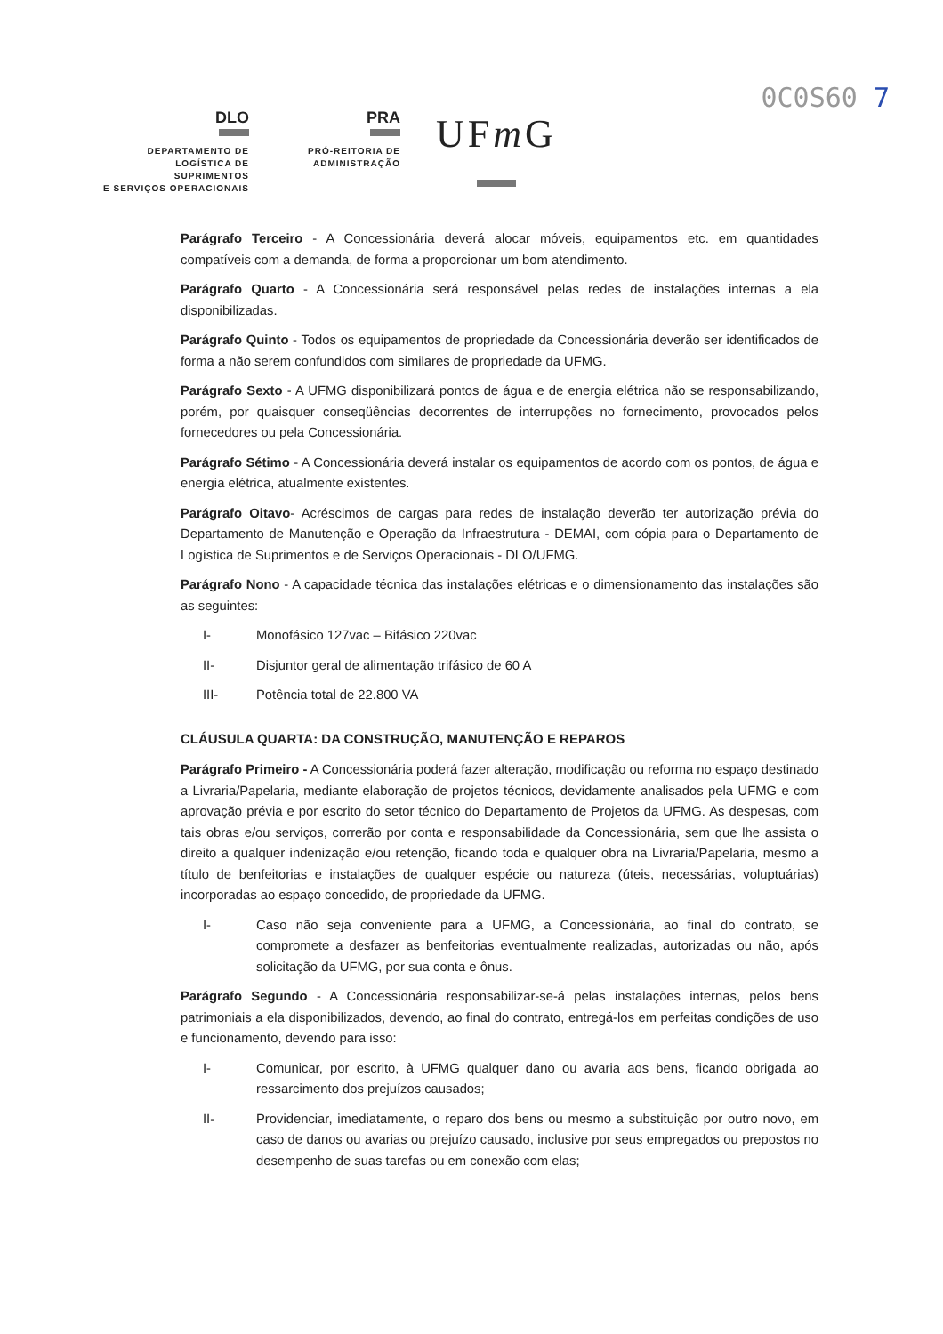0C0S60 7
DLO
DEPARTAMENTO DE
LOGÍSTICA DE SUPRIMENTOS
E SERVIÇOS OPERACIONAIS
PRA
PRÓ-REITORIA DE
ADMINISTRAÇÃO
UFm G
Parágrafo Terceiro - A Concessionária deverá alocar móveis, equipamentos etc. em quantidades compatíveis com a demanda, de forma a proporcionar um bom atendimento.
Parágrafo Quarto - A Concessionária será responsável pelas redes de instalações internas a ela disponibilizadas.
Parágrafo Quinto - Todos os equipamentos de propriedade da Concessionária deverão ser identificados de forma a não serem confundidos com similares de propriedade da UFMG.
Parágrafo Sexto - A UFMG disponibilizará pontos de água e de energia elétrica não se responsabilizando, porém, por quaisquer conseqüências decorrentes de interrupções no fornecimento, provocados pelos fornecedores ou pela Concessionária.
Parágrafo Sétimo - A Concessionária deverá instalar os equipamentos de acordo com os pontos, de água e energia elétrica, atualmente existentes.
Parágrafo Oitavo- Acréscimos de cargas para redes de instalação deverão ter autorização prévia do Departamento de Manutenção e Operação da Infraestrutura - DEMAI, com cópia para o Departamento de Logística de Suprimentos e de Serviços Operacionais - DLO/UFMG.
Parágrafo Nono - A capacidade técnica das instalações elétricas e o dimensionamento das instalações são as seguintes:
I- Monofásico 127vac – Bifásico 220vac
II- Disjuntor geral de alimentação trifásico de 60 A
III- Potência total de 22.800 VA
CLÁUSULA QUARTA: DA CONSTRUÇÃO, MANUTENÇÃO E REPAROS
Parágrafo Primeiro - A Concessionária poderá fazer alteração, modificação ou reforma no espaço destinado a Livraria/Papelaria, mediante elaboração de projetos técnicos, devidamente analisados pela UFMG e com aprovação prévia e por escrito do setor técnico do Departamento de Projetos da UFMG. As despesas, com tais obras e/ou serviços, correrão por conta e responsabilidade da Concessionária, sem que lhe assista o direito a qualquer indenização e/ou retenção, ficando toda e qualquer obra na Livraria/Papelaria, mesmo a título de benfeitorias e instalações de qualquer espécie ou natureza (úteis, necessárias, voluptuárias) incorporadas ao espaço concedido, de propriedade da UFMG.
I- Caso não seja conveniente para a UFMG, a Concessionária, ao final do contrato, se compromete a desfazer as benfeitorias eventualmente realizadas, autorizadas ou não, após solicitação da UFMG, por sua conta e ônus.
Parágrafo Segundo - A Concessionária responsabilizar-se-á pelas instalações internas, pelos bens patrimoniais a ela disponibilizados, devendo, ao final do contrato, entregá-los em perfeitas condições de uso e funcionamento, devendo para isso:
I- Comunicar, por escrito, à UFMG qualquer dano ou avaria aos bens, ficando obrigada ao ressarcimento dos prejuízos causados;
II- Providenciar, imediatamente, o reparo dos bens ou mesmo a substituição por outro novo, em caso de danos ou avarias ou prejuízo causado, inclusive por seus empregados ou prepostos no desempenho de suas tarefas ou em conexão com elas;